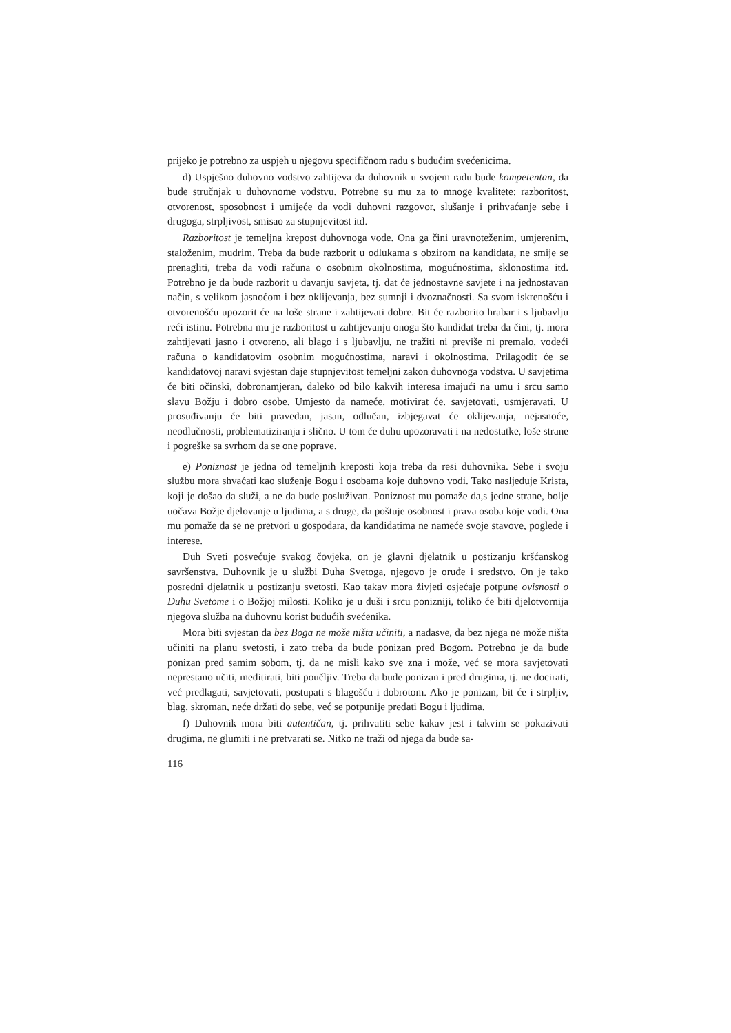prijeko je potrebno za uspjeh u njegovu specifičnom radu s budućim svećenicima.
d) Uspješno duhovno vodstvo zahtijeva da duhovnik u svojem radu bude kompetentan, da bude stručnjak u duhovnome vodstvu. Potrebne su mu za to mnoge kvalitete: razboritost, otvorenost, sposobnost i umijeće da vodi duhovni razgovor, slušanje i prihvaćanje sebe i drugoga, strpljivost, smisao za stupnjevitost itd.
Razboritost je temeljna krepost duhovnoga vode. Ona ga čini uravnoteženim, umjerenim, staloženim, mudrim. Treba da bude razborit u odlukama s obzirom na kandidata, ne smije se prenagliti, treba da vodi računa o osobnim okolnostima, mogućnostima, sklonostima itd. Potrebno je da bude razborit u davanju savjeta, tj. dat će jednostavne savjete i na jednostavan način, s velikom jasnoćom i bez oklijevanja, bez sumnji i dvoznačnosti. Sa svom iskrenošću i otvorenošću upozorit će na loše strane i zahtijevati dobre. Bit će razborito hrabar i s ljubavlju reći istinu. Potrebna mu je razboritost u zahtijevanju onoga što kandidat treba da čini, tj. mora zahtijevati jasno i otvoreno, ali blago i s ljubavlju, ne tražiti ni previše ni premalo, vodeći računa o kandidatovim osobnim mogućnostima, naravi i okolnostima. Prilagodit će se kandidatovoj naravi svjestan daje stupnjevitost temeljni zakon duhovnoga vodstva. U savjetima će biti očinski, dobronamjeran, daleko od bilo kakvih interesa imajući na umu i srcu samo slavu Božju i dobro osobe. Umjesto da nameće, motivirat će. savjetovati, usmjeravati. U prosuđivanju će biti pravedan, jasan, odlučan, izbjegavat će oklijevanja, nejasnoće, neodlučnosti, problematiziranja i slično. U tom će duhu upozoravati i na nedostatke, loše strane i pogreške sa svrhom da se one poprave.
e) Poniznost je jedna od temeljnih kreposti koja treba da resi duhovnika. Sebe i svoju službu mora shvaćati kao služenje Bogu i osobama koje duhovno vodi. Tako nasljeduje Krista, koji je došao da služi, a ne da bude posluživan. Poniznost mu pomaže da,s jedne strane, bolje uočava Božje djelovanje u ljudima, a s druge, da poštuje osobnost i prava osoba koje vodi. Ona mu pomaže da se ne pretvori u gospodara, da kandidatima ne nameće svoje stavove, poglede i interese.
Duh Sveti posvećuje svakog čovjeka, on je glavni djelatnik u postizanju kršćanskog savršenstva. Duhovnik je u službi Duha Svetoga, njegovo je oruđe i sredstvo. On je tako posredni djelatnik u postizanju svetosti. Kao takav mora živjeti osjećaje potpune ovisnosti o Duhu Svetome i o Božjoj milosti. Koliko je u duši i srcu ponizniji, toliko će biti djelotvornija njegova služba na duhovnu korist budućih svećenika.
Mora biti svjestan da bez Boga ne može ništa učiniti, a nadasve, da bez njega ne može ništa učiniti na planu svetosti, i zato treba da bude ponizan pred Bogom. Potrebno je da bude ponizan pred samim sobom, tj. da ne misli kako sve zna i može, već se mora savjetovati neprestano učiti, meditirati, biti poučljiv. Treba da bude ponizan i pred drugima, tj. ne docirati, već predlagati, savjetovati, postupati s blagošću i dobrotom. Ako je ponizan, bit će i strpljiv, blag, skroman, neće držati do sebe, već se potpunije predati Bogu i ljudima.
f) Duhovnik mora biti autentičan, tj. prihvatiti sebe kakav jest i takvim se pokazivati drugima, ne glumiti i ne pretvarati se. Nitko ne traži od njega da bude sa-
116